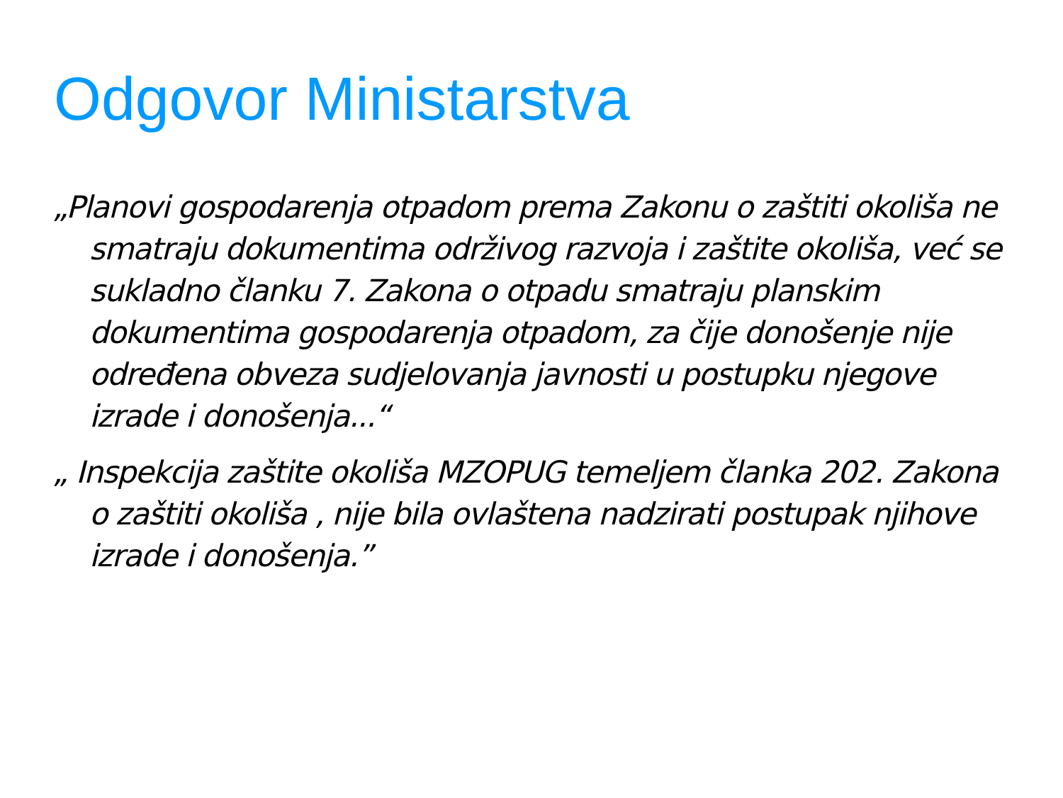Odgovor Ministarstva
„Planovi gospodarenja otpadom prema Zakonu o zaštiti okoliša ne smatraju dokumentima održivog razvoja i zaštite okoliša, već se sukladno članku 7. Zakona o otpadu smatraju planskim dokumentima gospodarenja otpadom, za čije donošenje nije određena obveza sudjelovanja javnosti u postupku njegove izrade i donošenja...“
„ Inspekcija zaštite okoliša MZOPUG temeljem članka 202. Zakona o zaštiti okoliša , nije bila ovlaštena nadzirati postupak njihove izrade i donošenja.”